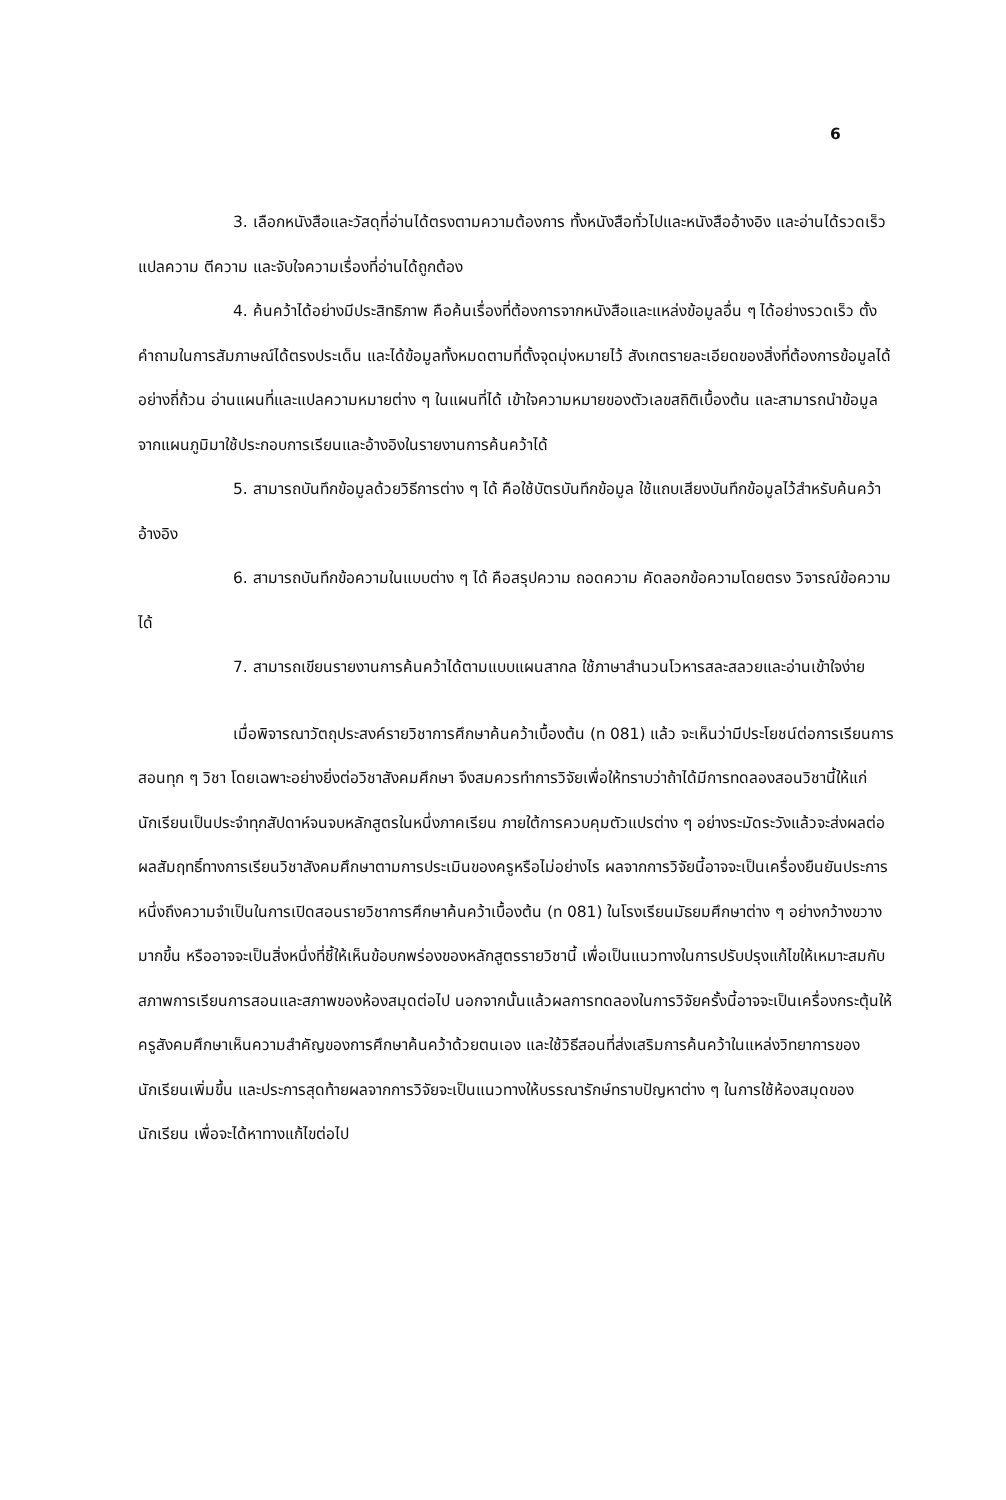6
3. เลือกหนังสือและวัสดุที่อ่านได้ตรงตามความต้องการ ทั้งหนังสือทั่วไปและหนังสืออ้างอิง และอ่านได้รวดเร็ว แปลความ ตีความ และจับใจความเรื่องที่อ่านได้ถูกต้อง
4. ค้นคว้าได้อย่างมีประสิทธิภาพ คือค้นเรื่องที่ต้องการจากหนังสือและแหล่งข้อมูลอื่น ๆ ได้อย่างรวดเร็ว ตั้งคำถามในการสัมภาษณ์ได้ตรงประเด็น และได้ข้อมูลทั้งหมดตามที่ตั้งจุดมุ่งหมายไว้ สังเกตรายละเอียดของสิ่งที่ต้องการข้อมูลได้อย่างถี่ถ้วน อ่านแผนที่และแปลความหมายต่าง ๆ ในแผนที่ได้ เข้าใจความหมายของตัวเลขสถิติเบื้องต้น และสามารถนำข้อมูลจากแผนภูมิมาใช้ประกอบการเรียนและอ้างอิงในรายงานการค้นคว้าได้
5. สามารถบันทึกข้อมูลด้วยวิธีการต่าง ๆ ได้ คือใช้บัตรบันทึกข้อมูล ใช้แถบเสียงบันทึกข้อมูลไว้สำหรับค้นคว้าอ้างอิง
6. สามารถบันทึกข้อความในแบบต่าง ๆ ได้ คือสรุปความ ถอดความ คัดลอกข้อความโดยตรง วิจารณ์ข้อความได้
7. สามารถเขียนรายงานการค้นคว้าได้ตามแบบแผนสากล ใช้ภาษาสำนวนโวหารสละสลวยและอ่านเข้าใจง่าย
เมื่อพิจารณาวัตถุประสงค์รายวิชาการศึกษาค้นคว้าเบื้องต้น (ท 081) แล้ว จะเห็นว่ามีประโยชน์ต่อการเรียนการสอนทุก ๆ วิชา โดยเฉพาะอย่างยิ่งต่อวิชาสังคมศึกษา จึงสมควรทำการวิจัยเพื่อให้ทราบว่าถ้าได้มีการทดลองสอนวิชานี้ให้แก่นักเรียนเป็นประจำทุกสัปดาห์จนจบหลักสูตรในหนึ่งภาคเรียน ภายใต้การควบคุมตัวแปรต่าง ๆ อย่างระมัดระวังแล้วจะส่งผลต่อผลสัมฤทธิ์ทางการเรียนวิชาสังคมศึกษาตามการประเมินของครูหรือไม่อย่างไร ผลจากการวิจัยนี้อาจจะเป็นเครื่องยืนยันประการหนึ่งถึงความจำเป็นในการเปิดสอนรายวิชาการศึกษาค้นคว้าเบื้องต้น (ท 081) ในโรงเรียนมัธยมศึกษาต่าง ๆ อย่างกว้างขวางมากขึ้น หรืออาจจะเป็นสิ่งหนึ่งที่ชี้ให้เห็นข้อบกพร่องของหลักสูตรรายวิชานี้ เพื่อเป็นแนวทางในการปรับปรุงแก้ไขให้เหมาะสมกับสภาพการเรียนการสอนและสภาพของห้องสมุดต่อไป นอกจากนั้นแล้วผลการทดลองในการวิจัยครั้งนี้อาจจะเป็นเครื่องกระตุ้นให้ครูสังคมศึกษาเห็นความสำคัญของการศึกษาค้นคว้าด้วยตนเอง และใช้วิธีสอนที่ส่งเสริมการค้นคว้าในแหล่งวิทยาการของนักเรียนเพิ่มขึ้น และประการสุดท้ายผลจากการวิจัยจะเป็นแนวทางให้บรรณารักษ์ทราบปัญหาต่าง ๆ ในการใช้ห้องสมุดของนักเรียน เพื่อจะได้หาทางแก้ไขต่อไป